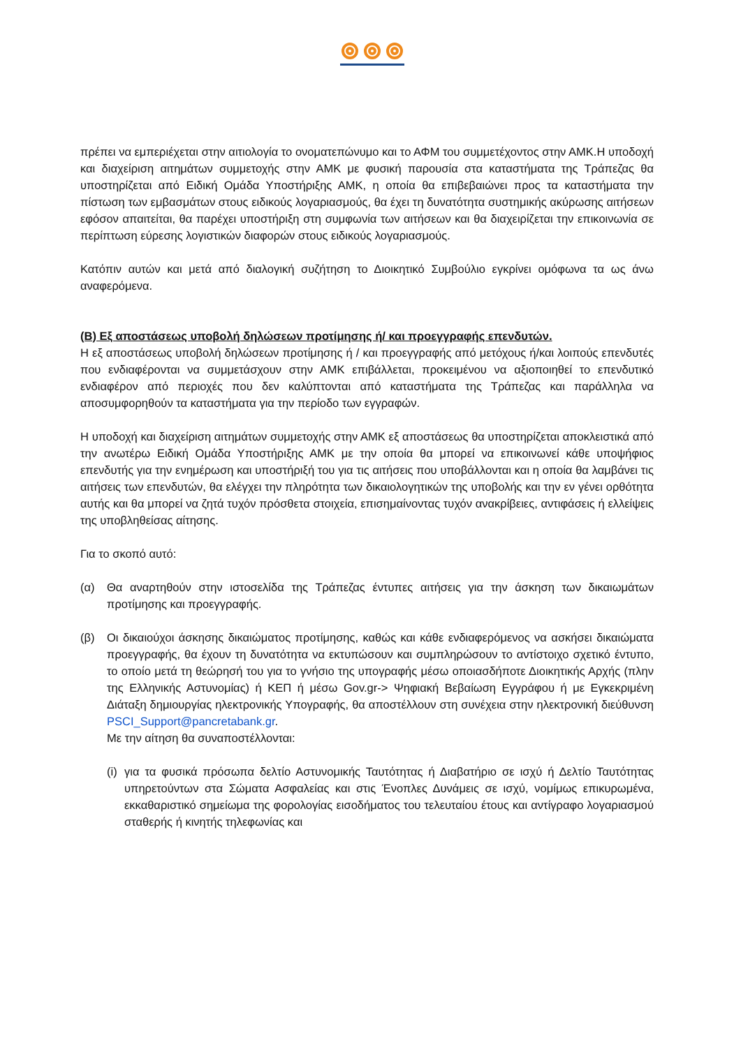πρέπει να εμπεριέχεται στην αιτιολογία το ονοματεπώνυμο και το ΑΦΜ του συμμετέχοντος στην ΑΜΚ.Η υποδοχή και διαχείριση αιτημάτων συμμετοχής στην ΑΜΚ με φυσική παρουσία στα καταστήματα της Τράπεζας θα υποστηρίζεται από Ειδική Ομάδα Υποστήριξης ΑΜΚ, η οποία θα επιβεβαιώνει προς τα καταστήματα την πίστωση των εμβασμάτων στους ειδικούς λογαριασμούς, θα έχει τη δυνατότητα συστημικής ακύρωσης αιτήσεων εφόσον απαιτείται, θα παρέχει υποστήριξη στη συμφωνία των αιτήσεων και θα διαχειρίζεται την επικοινωνία σε περίπτωση εύρεσης λογιστικών διαφορών στους ειδικούς λογαριασμούς.
Κατόπιν αυτών και μετά από διαλογική συζήτηση το Διοικητικό Συμβούλιο εγκρίνει ομόφωνα τα ως άνω αναφερόμενα.
(Β) Εξ αποστάσεως υποβολή δηλώσεων προτίμησης ή/ και προεγγραφής επενδυτών.
Η εξ αποστάσεως υποβολή δηλώσεων προτίμησης ή / και προεγγραφής από μετόχους ή/και λοιπούς επενδυτές που ενδιαφέρονται να συμμετάσχουν στην ΑΜΚ επιβάλλεται, προκειμένου να αξιοποιηθεί το επενδυτικό ενδιαφέρον από περιοχές που δεν καλύπτονται από καταστήματα της Τράπεζας και παράλληλα να αποσυμφορηθούν τα καταστήματα για την περίοδο των εγγραφών.
Η υποδοχή και διαχείριση αιτημάτων συμμετοχής στην ΑΜΚ εξ αποστάσεως θα υποστηρίζεται αποκλειστικά από την ανωτέρω Ειδική Ομάδα Υποστήριξης ΑΜΚ με την οποία θα μπορεί να επικοινωνεί κάθε υποψήφιος επενδυτής για την ενημέρωση και υποστήριξή του για τις αιτήσεις που υποβάλλονται και η οποία θα λαμβάνει τις αιτήσεις των επενδυτών, θα ελέγχει την πληρότητα των δικαιολογητικών της υποβολής και την εν γένει ορθότητα αυτής και θα μπορεί να ζητά τυχόν πρόσθετα στοιχεία, επισημαίνοντας τυχόν ανακρίβειες, αντιφάσεις ή ελλείψεις της υποβληθείσας αίτησης.
Για το σκοπό αυτό:
(α) Θα αναρτηθούν στην ιστοσελίδα της Τράπεζας έντυπες αιτήσεις για την άσκηση των δικαιωμάτων προτίμησης και προεγγραφής.
(β) Οι δικαιούχοι άσκησης δικαιώματος προτίμησης, καθώς και κάθε ενδιαφερόμενος να ασκήσει δικαιώματα προεγγραφής, θα έχουν τη δυνατότητα να εκτυπώσουν και συμπληρώσουν το αντίστοιχο σχετικό έντυπο, το οποίο μετά τη θεώρησή του για το γνήσιο της υπογραφής μέσω οποιασδήποτε Διοικητικής Αρχής (πλην της Ελληνικής Αστυνομίας) ή ΚΕΠ ή μέσω Gov.gr-> Ψηφιακή Βεβαίωση Εγγράφου ή με Εγκεκριμένη Διάταξη δημιουργίας ηλεκτρονικής Υπογραφής, θα αποστέλλουν στη συνέχεια στην ηλεκτρονική διεύθυνση PSCI_Support@pancretabank.gr.
Με την αίτηση θα συναποστέλλονται:
(i)
για τα φυσικά πρόσωπα δελτίο Αστυνομικής Ταυτότητας ή Διαβατήριο σε ισχύ ή Δελτίο Ταυτότητας υπηρετούντων στα Σώματα Ασφαλείας και στις Ένοπλες Δυνάμεις σε ισχύ, νομίμως επικυρωμένα, εκκαθαριστικό σημείωμα της φορολογίας εισοδήματος του τελευταίου έτους και αντίγραφο λογαριασμού σταθερής ή κινητής τηλεφωνίας και